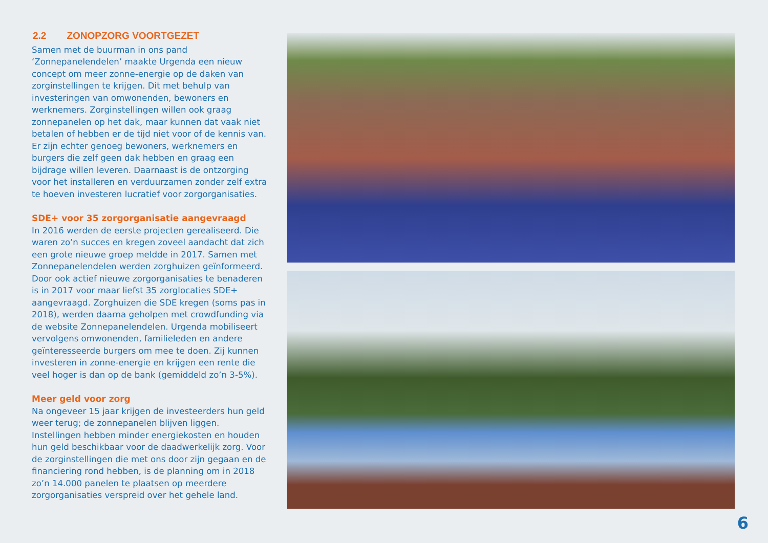2.2 ZONOPZORG VOORTGEZET
Samen met de buurman in ons pand ‘Zonnepanelendelen’ maakte Urgenda een nieuw concept om meer zonne-energie op de daken van zorginstellingen te krijgen. Dit met behulp van investeringen van omwonenden, bewoners en werknemers. Zorginstellingen willen ook graag zonnepanelen op het dak, maar kunnen dat vaak niet betalen of hebben er de tijd niet voor of de kennis van. Er zijn echter genoeg bewoners, werknemers en burgers die zelf geen dak hebben en graag een bijdrage willen leveren. Daarnaast is de ontzorging voor het installeren en verduurzamen zonder zelf extra te hoeven investeren lucratief voor zorgorganisaties.
SDE+ voor 35 zorgorganisatie aangevraagd
In 2016 werden de eerste projecten gerealiseerd. Die waren zo’n succes en kregen zoveel aandacht dat zich een grote nieuwe groep meldde in 2017. Samen met Zonnepanelendelen werden zorghuizen geïnformeerd. Door ook actief nieuwe zorgorganisaties te benaderen is in 2017 voor maar liefst 35 zorglocaties SDE+ aangevraagd. Zorghuizen die SDE kregen (soms pas in 2018), werden daarna geholpen met crowdfunding via de website Zonnepanelendelen. Urgenda mobiliseert vervolgens omwonenden, familieleden en andere geïnteresseerde burgers om mee te doen. Zij kunnen investeren in zonne-energie en krijgen een rente die veel hoger is dan op de bank (gemiddeld zo’n 3-5%).
Meer geld voor zorg
Na ongeveer 15 jaar krijgen de investeerders hun geld weer terug; de zonnepanelen blijven liggen. Instellingen hebben minder energiekosten en houden hun geld beschikbaar voor de daadwerkelijk zorg. Voor de zorginstellingen die met ons door zijn gegaan en de financiering rond hebben, is de planning om in 2018 zo’n 14.000 panelen te plaatsen op meerdere zorgorganisaties verspreid over het gehele land.
6